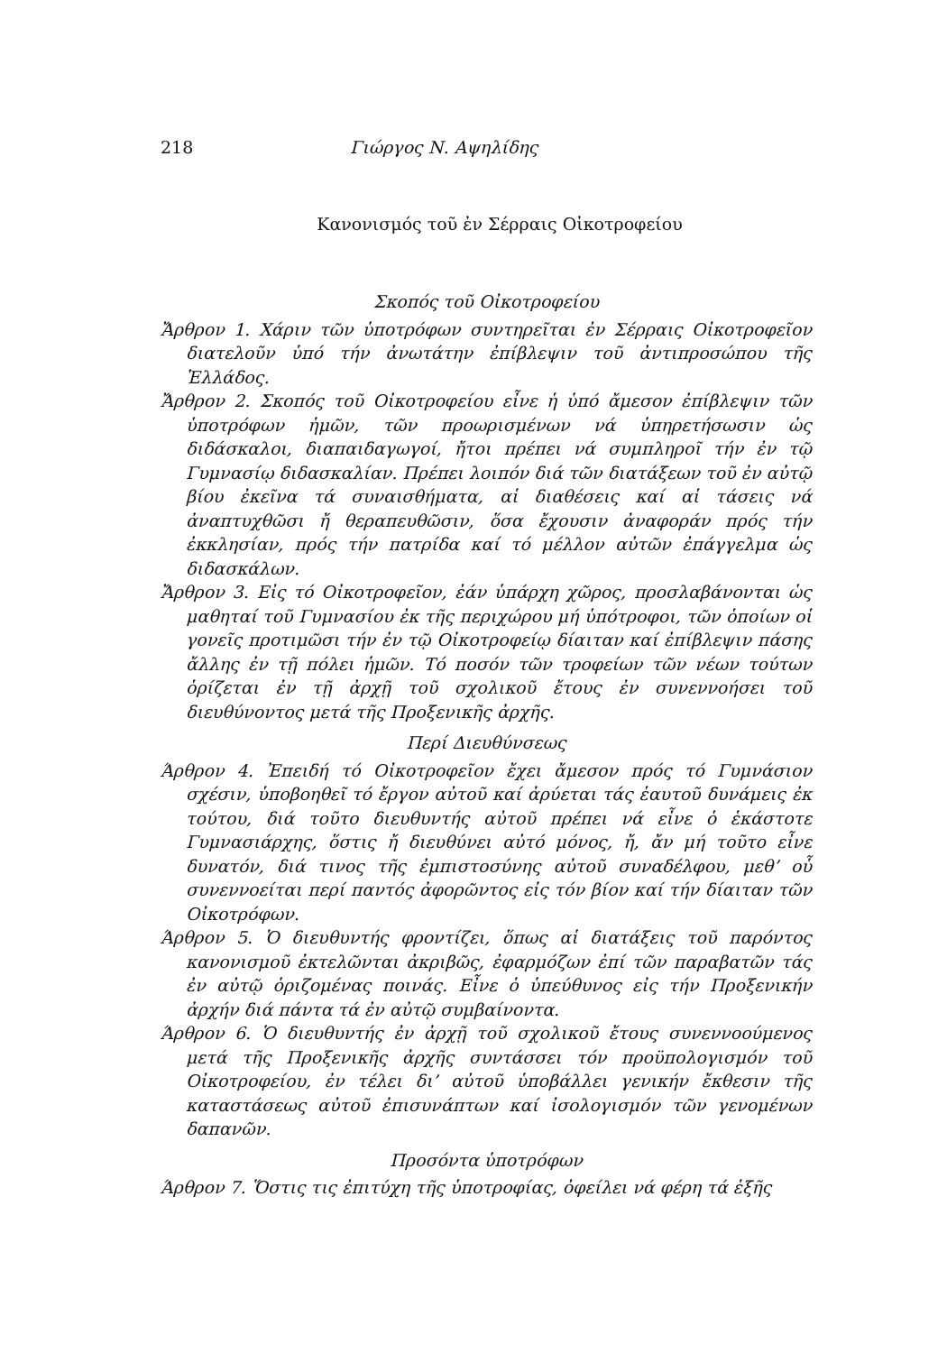218 Γιώργος Ν. Αψηλίδης
Κανονισμός τοῦ ἐν Σέρραις Οἰκοτροφείου
Σκοπός τοῦ Οἰκοτροφείου
Ἄρθρον 1. Χάριν τῶν ὑποτρόφων συντηρεῖται ἐν Σέρραις Οἰκοτροφεῖον διατελοῦν ὑπό τήν ἀνωτάτην ἐπίβλεψιν τοῦ ἀντιπροσώπου τῆς Ἑλλάδος.
Ἄρθρον 2. Σκοπός τοῦ Οἰκοτροφείου εἶνε ἡ ὑπό ἄμεσον ἐπίβλεψιν τῶν ὑποτρόφων ἡμῶν, τῶν προωρισμένων νά ὑπηρετήσωσιν ὡς διδάσκαλοι, διαπαιδαγωγοί, ἤτοι πρέπει νά συμπληροῖ τήν ἐν τῷ Γυμνασίῳ διδασκαλίαν. Πρέπει λοιπόν διά τῶν διατάξεων τοῦ ἐν αὐτῷ βίου ἐκεῖνα τά συναισθήματα, αἱ διαθέσεις καί αἱ τάσεις νά ἀναπτυχθῶσι ἤ θεραπευθῶσιν, ὅσα ἔχουσιν ἀναφοράν πρός τήν ἐκκλησίαν, πρός τήν πατρίδα καί τό μέλλον αὐτῶν ἐπάγγελμα ὡς διδασκάλων.
Ἄρθρον 3. Εἰς τό Οἰκοτροφεῖον, ἐάν ὑπάρχη χῶρος, προσλαβάνονται ὡς μαθηταί τοῦ Γυμνασίου ἐκ τῆς περιχώρου μή ὑπότροφοι, τῶν ὁποίων οἱ γονεῖς προτιμῶσι τήν ἐν τῷ Οἰκοτροφείῳ δίαιταν καί ἐπίβλεψιν πάσης ἄλλης ἐν τῇ πόλει ἡμῶν. Τό ποσόν τῶν τροφείων τῶν νέων τούτων ὁρίζεται ἐν τῇ ἀρχῇ τοῦ σχολικοῦ ἔτους ἐν συνεννοήσει τοῦ διευθύνοντος μετά τῆς Προξενικῆς ἀρχῆς.
Περί Διευθύνσεως
Άρθρον 4. Ἐπειδή τό Οἰκοτροφεῖον ἔχει ἄμεσον πρός τό Γυμνάσιον σχέσιν, ὑποβοηθεῖ τό ἔργον αὐτοῦ καί ἀρύεται τάς ἑαυτοῦ δυνάμεις ἐκ τούτου, διά τοῦτο διευθυντής αὐτοῦ πρέπει νά εἶνε ὁ ἑκάστοτε Γυμνασιάρχης, ὅστις ἤ διευθύνει αὐτό μόνος, ἤ, ἄν μή τοῦτο εἶνε δυνατόν, διά τινος τῆς ἐμπιστοσύνης αὐτοῦ συναδέλφου, μεθ’ οὗ συνεννοείται περί παντός ἀφορῶντος εἰς τόν βίον καί τήν δίαιταν τῶν Οἰκοτρόφων.
Άρθρον 5. Ὁ διευθυντής φροντίζει, ὅπως αἱ διατάξεις τοῦ παρόντος κανονισμοῦ ἐκτελῶνται ἀκριβῶς, ἐφαρμόζων ἐπί τῶν παραβατῶν τάς ἐν αὐτῷ ὁριζομένας ποινάς. Εἶνε ὁ ὑπεύθυνος εἰς τήν Προξενικήν ἀρχήν διά πάντα τά ἐν αὐτῷ συμβαίνοντα.
Άρθρον 6. Ὁ διευθυντής ἐν ἀρχῇ τοῦ σχολικοῦ ἔτους συνεννοούμενος μετά τῆς Προξενικῆς ἀρχῆς συντάσσει τόν προϋπολογισμόν τοῦ Οἰκοτροφείου, ἐν τέλει δι’ αὐτοῦ ὑποβάλλει γενικήν ἔκθεσιν τῆς καταστάσεως αὐτοῦ ἐπισυνάπτων καί ἰσολογισμόν τῶν γενομένων δαπανῶν.
Προσόντα ὑποτρόφων
Άρθρον 7. Ὅστις τις ἐπιτύχη τῆς ὑποτροφίας, ὀφείλει νά φέρη τά ἑξῆς